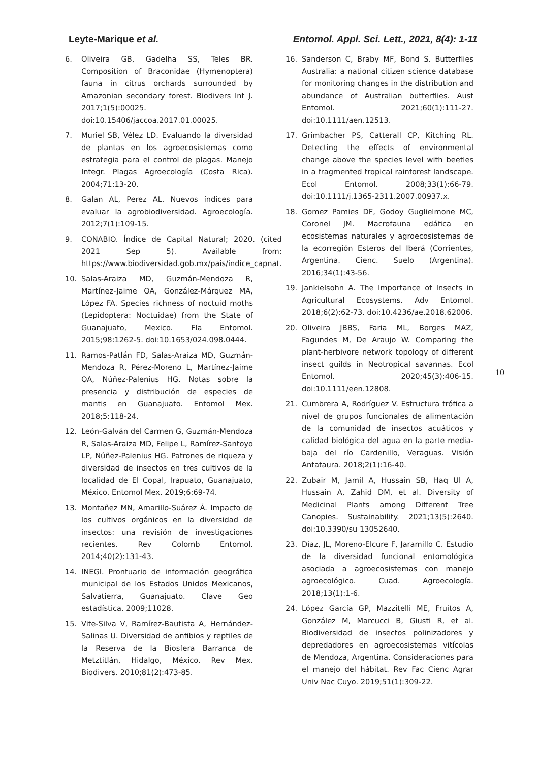Leyte-Marique et al. Entomol. Appl. Sci. Lett., 2021, 8(4): 1-11
6. Oliveira GB, Gadelha SS, Teles BR. Composition of Braconidae (Hymenoptera) fauna in citrus orchards surrounded by Amazonian secondary forest. Biodivers Int J. 2017;1(5):00025. doi:10.15406/jaccoa.2017.01.00025.
7. Muriel SB, Vélez LD. Evaluando la diversidad de plantas en los agroecosistemas como estrategia para el control de plagas. Manejo Integr. Plagas Agroecología (Costa Rica). 2004;71:13-20.
8. Galan AL, Perez AL. Nuevos índices para evaluar la agrobiodiversidad. Agroecología. 2012;7(1):109-15.
9. CONABIO. Índice de Capital Natural; 2020. (cited 2021 Sep 5). Available from: https://www.biodiversidad.gob.mx/pais/indice_capnat.
10. Salas-Araiza MD, Guzmán-Mendoza R, Martínez-Jaime OA, González-Márquez MA, López FA. Species richness of noctuid moths (Lepidoptera: Noctuidae) from the State of Guanajuato, Mexico. Fla Entomol. 2015;98:1262-5. doi:10.1653/024.098.0444.
11. Ramos-Patlán FD, Salas-Araiza MD, Guzmán-Mendoza R, Pérez-Moreno L, Martínez-Jaime OA, Núñez-Palenius HG. Notas sobre la presencia y distribución de especies de mantis en Guanajuato. Entomol Mex. 2018;5:118-24.
12. León-Galván del Carmen G, Guzmán-Mendoza R, Salas-Araiza MD, Felipe L, Ramírez-Santoyo LP, Núñez-Palenius HG. Patrones de riqueza y diversidad de insectos en tres cultivos de la localidad de El Copal, Irapuato, Guanajuato, México. Entomol Mex. 2019;6:69-74.
13. Montañez MN, Amarillo-Suárez Á. Impacto de los cultivos orgánicos en la diversidad de insectos: una revisión de investigaciones recientes. Rev Colomb Entomol. 2014;40(2):131-43.
14. INEGI. Prontuario de información geográfica municipal de los Estados Unidos Mexicanos, Salvatierra, Guanajuato. Clave Geo estadística. 2009;11028.
15. Vite-Silva V, Ramírez-Bautista A, Hernández-Salinas U. Diversidad de anfibios y reptiles de la Reserva de la Biosfera Barranca de Metztitlán, Hidalgo, México. Rev Mex. Biodivers. 2010;81(2):473-85.
16. Sanderson C, Braby MF, Bond S. Butterflies Australia: a national citizen science database for monitoring changes in the distribution and abundance of Australian butterflies. Aust Entomol. 2021;60(1):111-27. doi:10.1111/aen.12513.
17. Grimbacher PS, Catterall CP, Kitching RL. Detecting the effects of environmental change above the species level with beetles in a fragmented tropical rainforest landscape. Ecol Entomol. 2008;33(1):66-79. doi:10.1111/j.1365-2311.2007.00937.x.
18. Gomez Pamies DF, Godoy Guglielmone MC, Coronel JM. Macrofauna edáfica en ecosistemas naturales y agroecosistemas de la ecorregión Esteros del Iberá (Corrientes, Argentina. Cienc. Suelo (Argentina). 2016;34(1):43-56.
19. Jankielsohn A. The Importance of Insects in Agricultural Ecosystems. Adv Entomol. 2018;6(2):62-73. doi:10.4236/ae.2018.62006.
20. Oliveira JBBS, Faria ML, Borges MAZ, Fagundes M, De Araujo W. Comparing the plant-herbivore network topology of different insect guilds in Neotropical savannas. Ecol Entomol. 2020;45(3):406-15. doi:10.1111/een.12808.
21. Cumbrera A, Rodríguez V. Estructura trófica a nivel de grupos funcionales de alimentación de la comunidad de insectos acuáticos y calidad biológica del agua en la parte media-baja del río Cardenillo, Veraguas. Visión Antataura. 2018;2(1):16-40.
22. Zubair M, Jamil A, Hussain SB, Haq Ul A, Hussain A, Zahid DM, et al. Diversity of Medicinal Plants among Different Tree Canopies. Sustainability. 2021;13(5):2640. doi:10.3390/su 13052640.
23. Díaz, JL, Moreno-Elcure F, Jaramillo C. Estudio de la diversidad funcional entomológica asociada a agroecosistemas con manejo agroecológico. Cuad. Agroecología. 2018;13(1):1-6.
24. López García GP, Mazzitelli ME, Fruitos A, González M, Marcucci B, Giusti R, et al. Biodiversidad de insectos polinizadores y depredadores en agroecosistemas vitícolas de Mendoza, Argentina. Consideraciones para el manejo del hábitat. Rev Fac Cienc Agrar Univ Nac Cuyo. 2019;51(1):309-22.
10